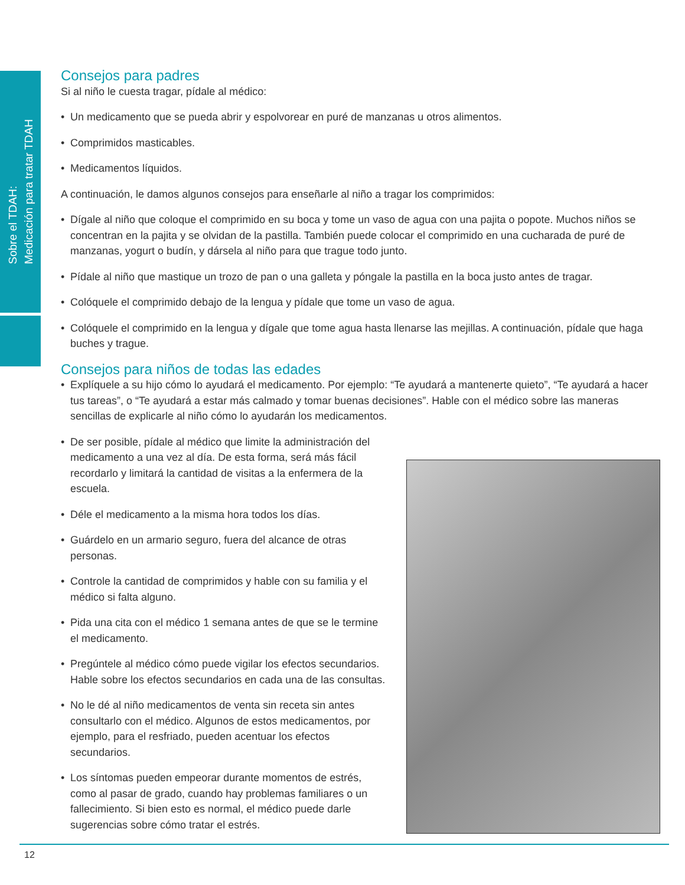Sobre el TDAH:
Medicación para tratar TDAH
Consejos para padres
Si al niño le cuesta tragar, pídale al médico:
• Un medicamento que se pueda abrir y espolvorear en puré de manzanas u otros alimentos.
• Comprimidos masticables.
• Medicamentos líquidos.
A continuación, le damos algunos consejos para enseñarle al niño a tragar los comprimidos:
• Dígale al niño que coloque el comprimido en su boca y tome un vaso de agua con una pajita o popote. Muchos niños se concentran en la pajita y se olvidan de la pastilla. También puede colocar el comprimido en una cucharada de puré de manzanas, yogurt o budín, y dársela al niño para que trague todo junto.
• Pídale al niño que mastique un trozo de pan o una galleta y póngale la pastilla en la boca justo antes de tragar.
• Colóquele el comprimido debajo de la lengua y pídale que tome un vaso de agua.
• Colóquele el comprimido en la lengua y dígale que tome agua hasta llenarse las mejillas. A continuación, pídale que haga buches y trague.
Consejos para niños de todas las edades
• Explíquele a su hijo cómo lo ayudará el medicamento. Por ejemplo: “Te ayudará a mantenerte quieto”, “Te ayudará a hacer tus tareas”, o “Te ayudará a estar más calmado y tomar buenas decisiones”. Hable con el médico sobre las maneras sencillas de explicarle al niño cómo lo ayudarán los medicamentos.
• De ser posible, pídale al médico que limite la administración del medicamento a una vez al día. De esta forma, será más fácil recordarlo y limitará la cantidad de visitas a la enfermera de la escuela.
• Déle el medicamento a la misma hora todos los días.
• Guárdelo en un armario seguro, fuera del alcance de otras personas.
• Controle la cantidad de comprimidos y hable con su familia y el médico si falta alguno.
• Pida una cita con el médico 1 semana antes de que se le termine el medicamento.
• Pregúntele al médico cómo puede vigilar los efectos secundarios. Hable sobre los efectos secundarios en cada una de las consultas.
• No le dé al niño medicamentos de venta sin receta sin antes consultarlo con el médico. Algunos de estos medicamentos, por ejemplo, para el resfriado, pueden acentuar los efectos secundarios.
• Los síntomas pueden empeorar durante momentos de estrés, como al pasar de grado, cuando hay problemas familiares o un fallecimiento. Si bien esto es normal, el médico puede darle sugerencias sobre cómo tratar el estrés.
12